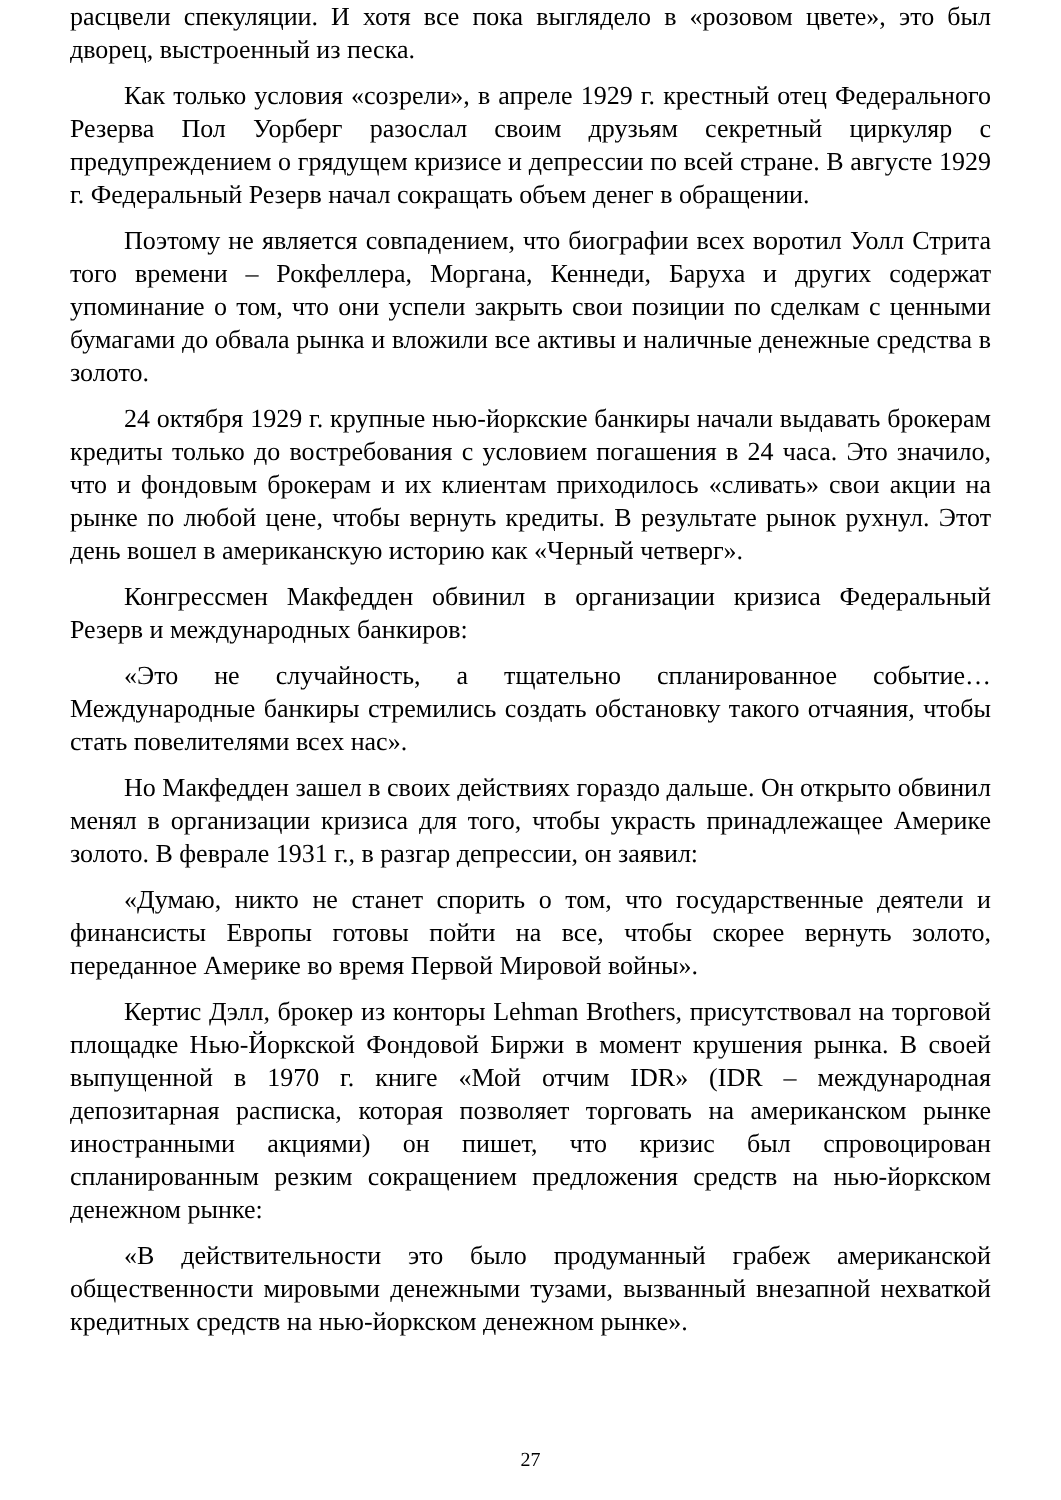расцвели спекуляции. И хотя все пока выглядело в «розовом цвете», это был дворец, выстроенный из песка.
Как только условия «созрели», в апреле 1929 г. крестный отец Федерального Резерва Пол Уорберг разослал своим друзьям секретный циркуляр с предупреждением о грядущем кризисе и депрессии по всей стране. В августе 1929 г. Федеральный Резерв начал сокращать объем денег в обращении.
Поэтому не является совпадением, что биографии всех воротил Уолл Стрита того времени – Рокфеллера, Моргана, Кеннеди, Баруха и других содержат упоминание о том, что они успели закрыть свои позиции по сделкам с ценными бумагами до обвала рынка и вложили все активы и наличные денежные средства в золото.
24 октября 1929 г. крупные нью-йоркские банкиры начали выдавать брокерам кредиты только до востребования с условием погашения в 24 часа. Это значило, что и фондовым брокерам и их клиентам приходилось «сливать» свои акции на рынке по любой цене, чтобы вернуть кредиты. В результате рынок рухнул. Этот день вошел в американскую историю как «Черный четверг».
Конгрессмен Макфедден обвинил в организации кризиса Федеральный Резерв и международных банкиров:
«Это не случайность, а тщательно спланированное событие… Международные банкиры стремились создать обстановку такого отчаяния, чтобы стать повелителями всех нас».
Но Макфедден зашел в своих действиях гораздо дальше. Он открыто обвинил менял в организации кризиса для того, чтобы украсть принадлежащее Америке золото. В феврале 1931 г., в разгар депрессии, он заявил:
«Думаю, никто не станет спорить о том, что государственные деятели и финансисты Европы готовы пойти на все, чтобы скорее вернуть золото, переданное Америке во время Первой Мировой войны».
Кертис Дэлл, брокер из конторы Lehman Brothers, присутствовал на торговой площадке Нью-Йоркской Фондовой Биржи в момент крушения рынка. В своей выпущенной в 1970 г. книге «Мой отчим IDR» (IDR – международная депозитарная расписка, которая позволяет торговать на американском рынке иностранными акциями) он пишет, что кризис был спровоцирован спланированным резким сокращением предложения средств на нью-йоркском денежном рынке:
«В действительности это было продуманный грабеж американской общественности мировыми денежными тузами, вызванный внезапной нехваткой кредитных средств на нью-йоркском денежном рынке».
27